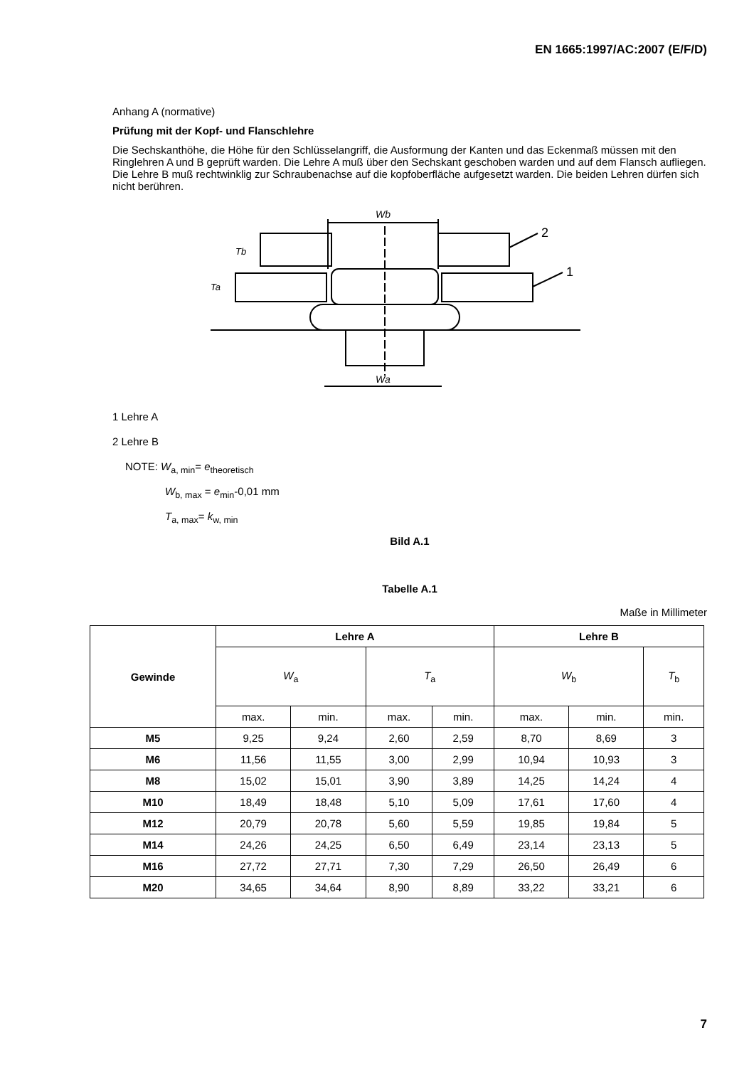EN 1665:1997/AC:2007 (E/F/D)
Anhang A (normative)
Prüfung mit der Kopf- und Flanschlehre
Die Sechskanthöhe, die Höhe für den Schlüsselangriff, die Ausformung der Kanten und das Eckenmaß müssen mit den Ringlehren A und B geprüft warden. Die Lehre A muß über den Sechskant geschoben warden und auf dem Flansch aufliegen. Die Lehre B muß rechtwinklig zur Schraubenachse auf die kopfoberfläche aufgesetzt warden. Die beiden Lehren dürfen sich nicht berühren.
Wb
Wa
2
1
Tb
Ta
1 Lehre A
2 Lehre B
NOTE: W<sub>a, min</sub>= e<sub>theoretisch</sub>
W<sub>b, max</sub> = e<sub>min</sub>-0,01 mm
T<sub>a, max</sub>= k<sub>w, min</sub>
Bild A.1
Tabelle A.1
Maße in Millimeter
| Gewinde | Lehre A | | | | Lehre B | | |
| --- | --- | --- | --- | --- | --- | --- | --- |
| | W<sub>a</sub> | | T<sub>a</sub> | | W<sub>b</sub> | | T<sub>b</sub> |
| | max. | min. | max. | min. | max. | min. | min. |
| M5 | 9,25 | 9,24 | 2,60 | 2,59 | 8,70 | 8,69 | 3 |
| M6 | 11,56 | 11,55 | 3,00 | 2,99 | 10,94 | 10,93 | 3 |
| M8 | 15,02 | 15,01 | 3,90 | 3,89 | 14,25 | 14,24 | 4 |
| M10 | 18,49 | 18,48 | 5,10 | 5,09 | 17,61 | 17,60 | 4 |
| M12 | 20,79 | 20,78 | 5,60 | 5,59 | 19,85 | 19,84 | 5 |
| M14 | 24,26 | 24,25 | 6,50 | 6,49 | 23,14 | 23,13 | 5 |
| M16 | 27,72 | 27,71 | 7,30 | 7,29 | 26,50 | 26,49 | 6 |
| M20 | 34,65 | 34,64 | 8,90 | 8,89 | 33,22 | 33,21 | 6 |
7